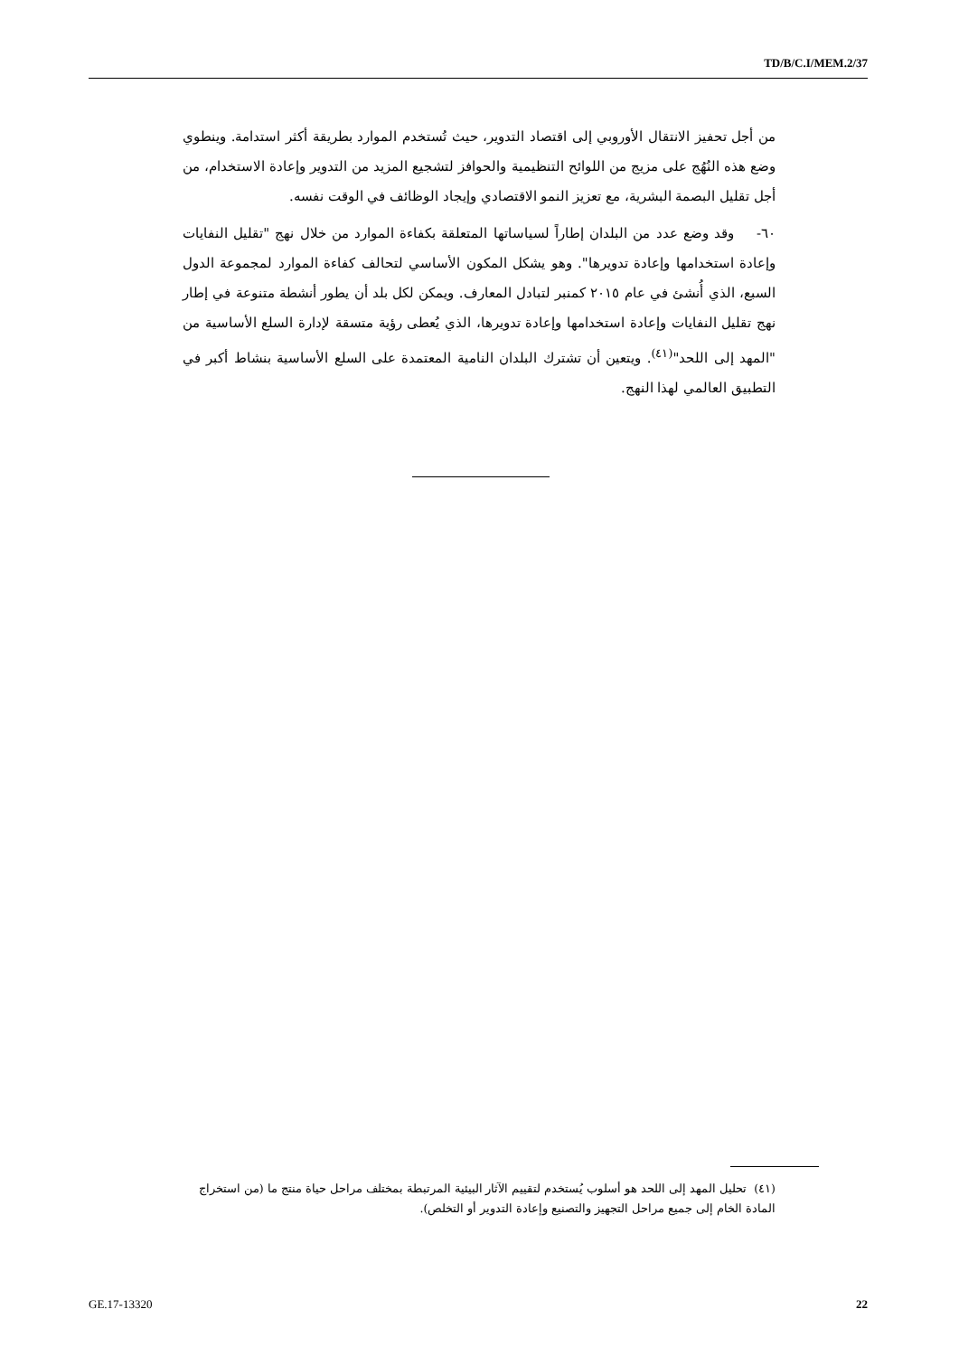TD/B/C.I/MEM.2/37
من أجل تحفيز الانتقال الأوروبي إلى اقتصاد التدوير، حيث تُستخدم الموارد بطريقة أكثر استدامة. وينطوي وضع هذه النُهُج على مزيج من اللوائح التنظيمية والحوافز لتشجيع المزيد من التدوير وإعادة الاستخدام، من أجل تقليل البصمة البشرية، مع تعزيز النمو الاقتصادي وإيجاد الوظائف في الوقت نفسه.
٦٠- وقد وضع عدد من البلدان إطاراً لسياساتها المتعلقة بكفاءة الموارد من خلال نهج "تقليل النفايات وإعادة استخدامها وإعادة تدويرها". وهو يشكل المكون الأساسي لتحالف كفاءة الموارد لمجموعة الدول السبع، الذي أُنشئ في عام ٢٠١٥ كمنبر لتبادل المعارف. ويمكن لكل بلد أن يطور أنشطة متنوعة في إطار نهج تقليل النفايات وإعادة استخدامها وإعادة تدويرها، الذي يُعطى رؤية متسقة لإدارة السلع الأساسية من "المهد إلى اللحد"<sup>(٤١)</sup>. ويتعين أن تشترك البلدان النامية المعتمدة على السلع الأساسية بنشاط أكبر في التطبيق العالمي لهذا النهج.
(٤١) تحليل المهد إلى اللحد هو أسلوب يُستخدم لتقييم الآثار البيئية المرتبطة بمختلف مراحل حياة منتج ما (من استخراج المادة الخام إلى جميع مراحل التجهيز والتصنيع وإعادة التدوير أو التخلص).
GE.17-13320 22